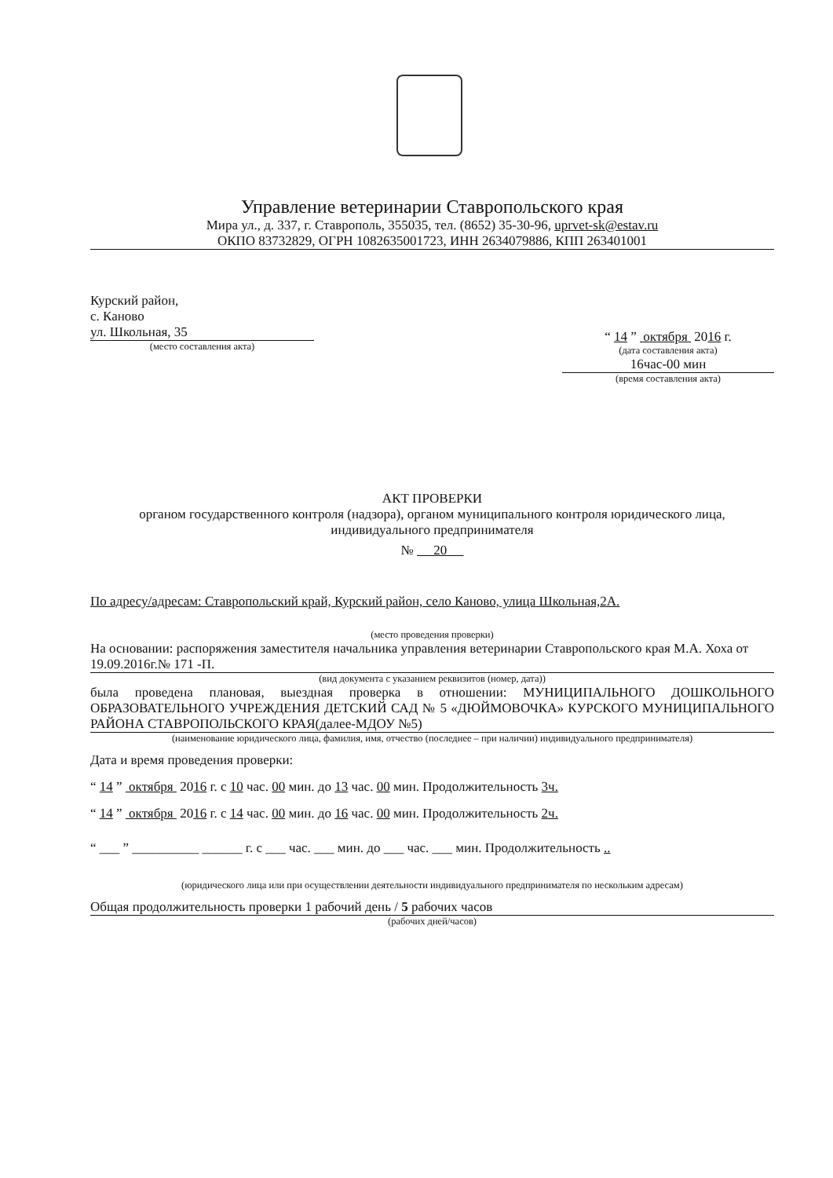Управление ветеринарии Ставропольского края
Мира ул., д. 337, г. Ставрополь, 355035, тел. (8652) 35-30-96, uprvet-sk@estav.ru
ОКПО 83732829, ОГРН 1082635001723, ИНН 2634079886, КПП 263401001
Курский район,
с. Каново
ул. Школьная, 35
(место составления акта)
“ 14 ” октября 2016 г.
(дата составления акта)
16час-00 мин
(время составления акта)
АКТ ПРОВЕРКИ
органом государственного контроля (надзора), органом муниципального контроля юридического лица, индивидуального предпринимателя
№ 20
По адресу/адресам: Ставропольский край, Курский район, село Каново, улица Школьная,2А.
(место проведения проверки)
На основании: распоряжения заместителя начальника управления ветеринарии Ставропольского края М.А. Хоха от 19.09.2016г.№ 171 -П.
(вид документа с указанием реквизитов (номер, дата))
была проведена плановая, выездная проверка в отношении: МУНИЦИПАЛЬНОГО ДОШКОЛЬНОГО ОБРАЗОВАТЕЛЬНОГО УЧРЕЖДЕНИЯ ДЕТСКИЙ САД № 5 «ДЮЙМОВОЧКА» КУРСКОГО МУНИЦИПАЛЬНОГО РАЙОНА СТАВРОПОЛЬСКОГО КРАЯ(далее-МДОУ №5)
(наименование юридического лица, фамилия, имя, отчество (последнее – при наличии) индивидуального предпринимателя)
Дата и время проведения проверки:
“ 14 ” октября 2016 г. с 10 час. 00 мин. до 13 час. 00 мин. Продолжительность 3ч.
“ 14 ” октября 2016 г. с 14 час. 00 мин. до 16 час. 00 мин. Продолжительность 2ч.
“ ___ ” __________ ______ г. с ___ час. ___ мин. до ___ час. ___ мин. Продолжительность ..
(юридического лица или при осуществлении деятельности индивидуального предпринимателя по нескольким адресам)
Общая продолжительность проверки 1 рабочий день / 5 рабочих часов
(рабочих дней/часов)